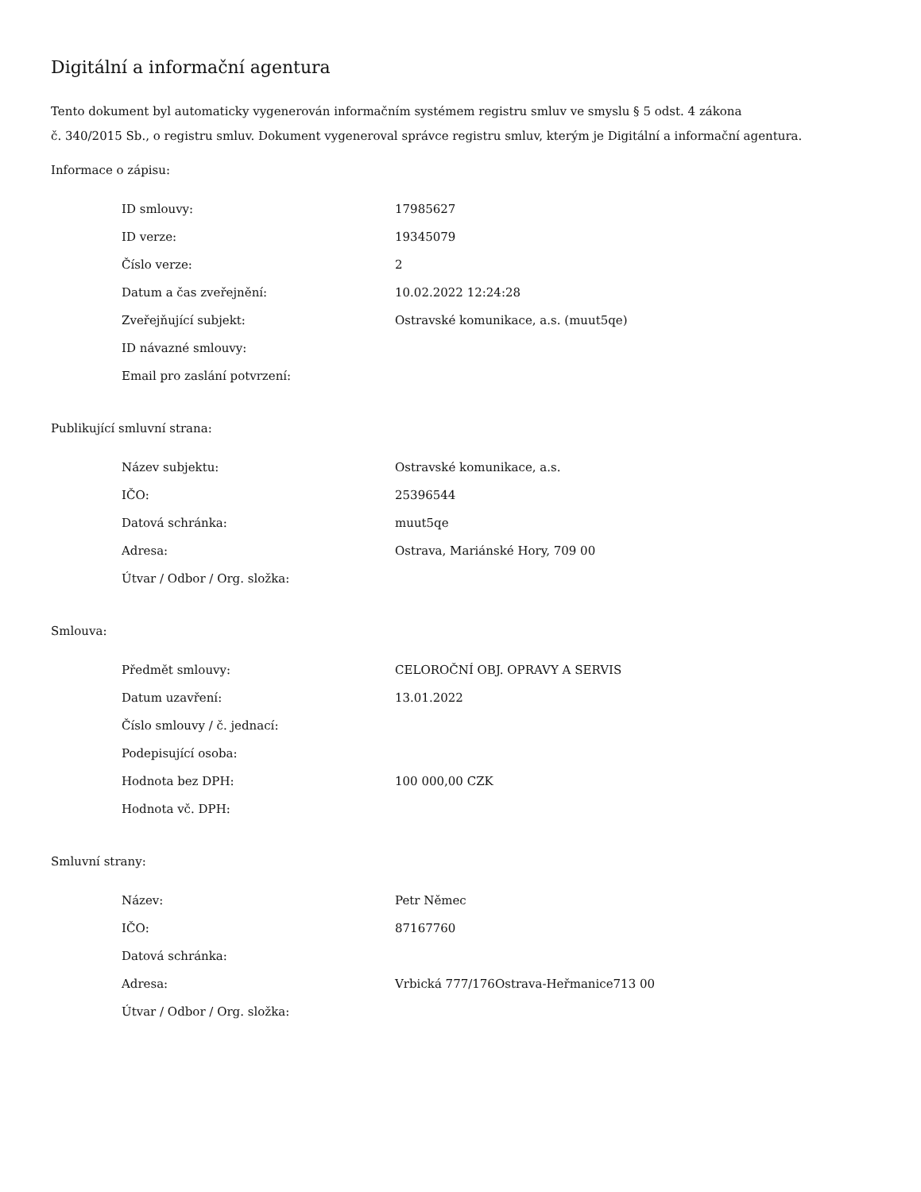Digitální a informační agentura
Tento dokument byl automaticky vygenerován informačním systémem registru smluv ve smyslu § 5 odst. 4 zákona
č. 340/2015 Sb., o registru smluv. Dokument vygeneroval správce registru smluv, kterým je Digitální a informační agentura.
Informace o zápisu:
| ID smlouvy: | 17985627 |
| ID verze: | 19345079 |
| Číslo verze: | 2 |
| Datum a čas zveřejnění: | 10.02.2022 12:24:28 |
| Zveřejňující subjekt: | Ostravské komunikace, a.s. (muut5qe) |
| ID návazné smlouvy: | |
| Email pro zaslání potvrzení: | |
Publikující smluvní strana:
| Název subjektu: | Ostravské komunikace, a.s. |
| IČO: | 25396544 |
| Datová schránka: | muut5qe |
| Adresa: | Ostrava, Mariánské Hory, 709 00 |
| Útvar / Odbor / Org. složka: | |
Smlouva:
| Předmět smlouvy: | CELOROČNÍ OBJ. OPRAVY A SERVIS |
| Datum uzavření: | 13.01.2022 |
| Číslo smlouvy / č. jednací: | |
| Podepisující osoba: | |
| Hodnota bez DPH: | 100 000,00 CZK |
| Hodnota vč. DPH: | |
Smluvní strany:
| Název: | Petr Němec |
| IČO: | 87167760 |
| Datová schránka: | |
| Adresa: | Vrbická 777/176Ostrava-Heřmanice713 00 |
| Útvar / Odbor / Org. složka: | |